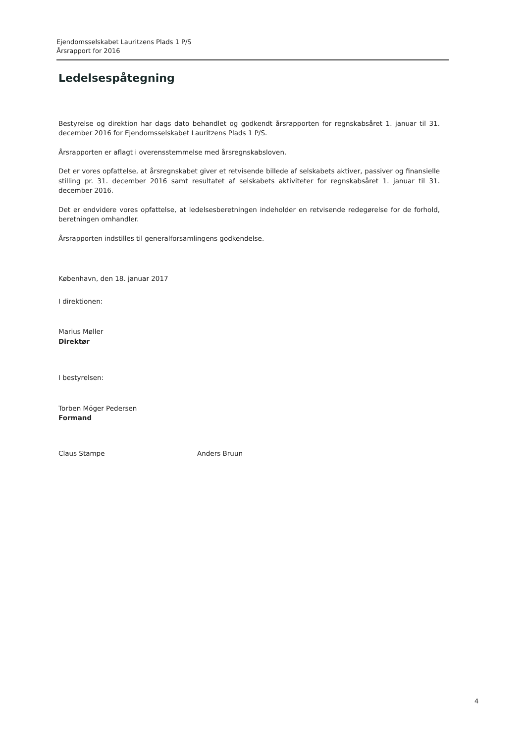Ejendomsselskabet Lauritzens Plads 1 P/S
Årsrapport for 2016
Ledelsespåtegning
Bestyrelse og direktion har dags dato behandlet og godkendt årsrapporten for regnskabsåret 1. januar til 31. december 2016 for Ejendomsselskabet Lauritzens Plads 1 P/S.
Årsrapporten er aflagt i overensstemmelse med årsregnskabsloven.
Det er vores opfattelse, at årsregnskabet giver et retvisende billede af selskabets aktiver, passiver og finansielle stilling pr. 31. december 2016 samt resultatet af selskabets aktiviteter for regnskabsåret 1. januar til 31. december 2016.
Det er endvidere vores opfattelse, at ledelsesberetningen indeholder en retvisende redegørelse for de forhold, beretningen omhandler.
Årsrapporten indstilles til generalforsamlingens godkendelse.
København, den 18. januar 2017
I direktionen:
Marius Møller
Direktør
I bestyrelsen:
Torben Möger Pedersen
Formand
Claus Stampe Anders Bruun
4